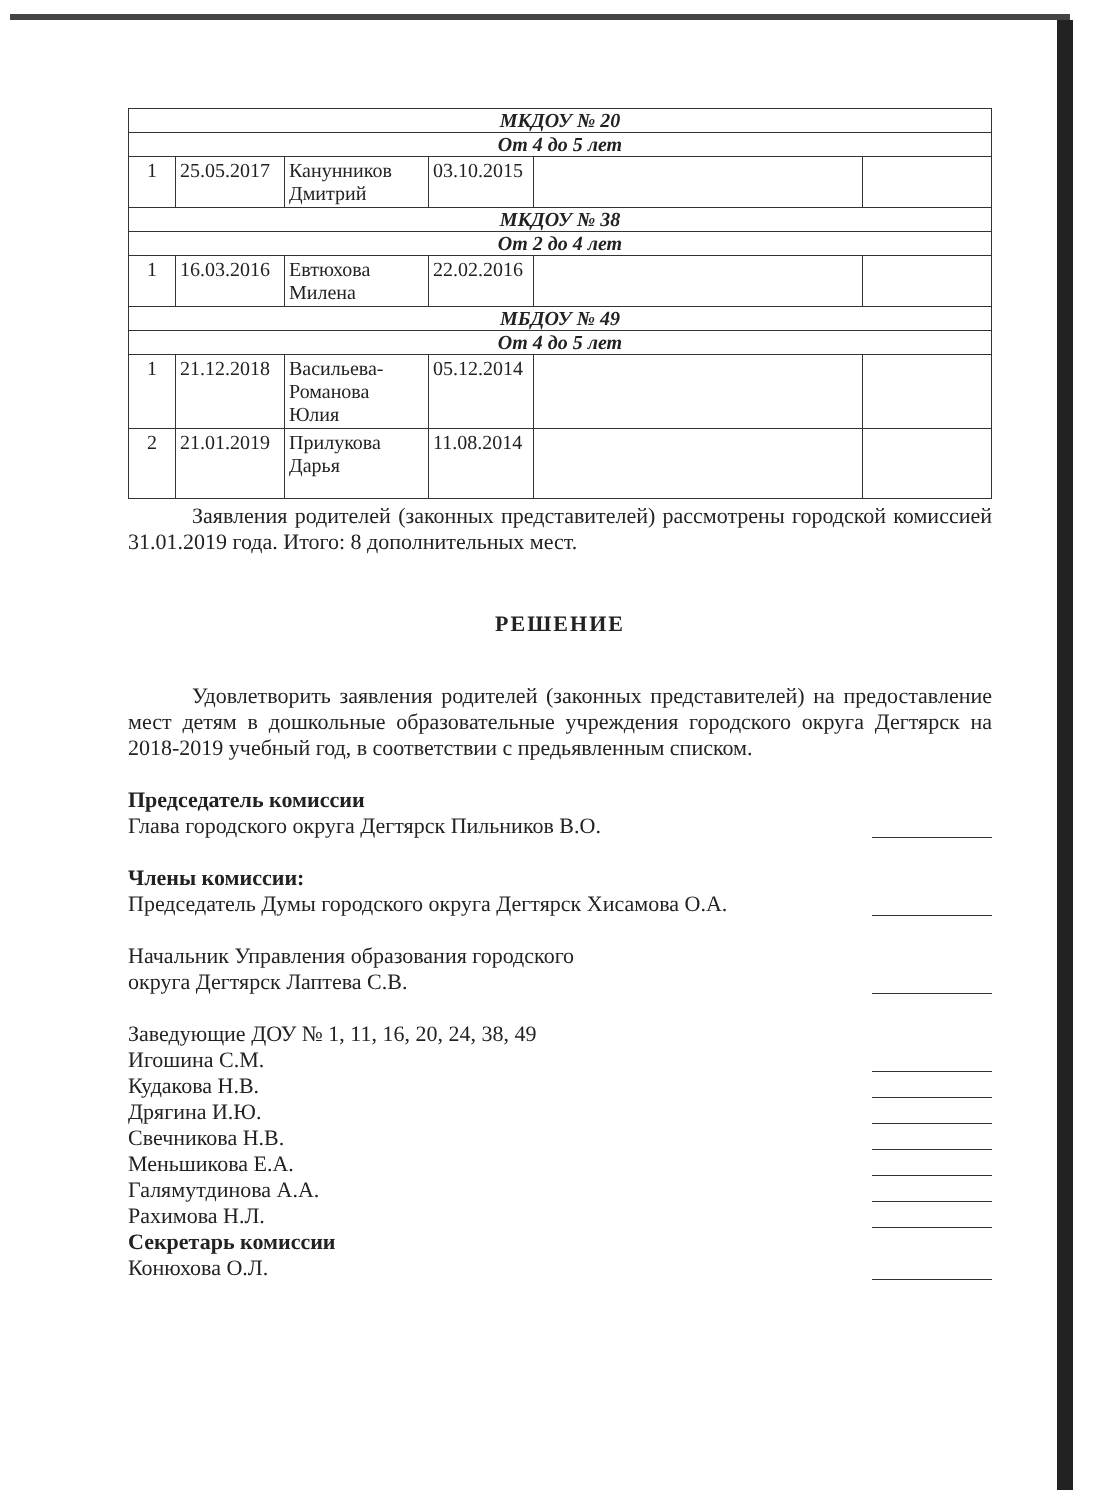| МКДОУ № 20 | | | | | |
| От 4 до 5 лет | | | | | |
| 1 | 25.05.2017 | Канунников Дмитрий | 03.10.2015 | | |
| МКДОУ № 38 | | | | | |
| От 2 до 4 лет | | | | | |
| 1 | 16.03.2016 | Евтюхова Милена | 22.02.2016 | | |
| МБДОУ № 49 | | | | | |
| От 4 до 5 лет | | | | | |
| 1 | 21.12.2018 | Васильева-Романова Юлия | 05.12.2014 | | |
| 2 | 21.01.2019 | Прилукова Дарья | 11.08.2014 | | |
Заявления родителей (законных представителей) рассмотрены городской комиссией 31.01.2019 года. Итого: 8 дополнительных мест.
РЕШЕНИЕ
Удовлетворить заявления родителей (законных представителей) на предоставление мест детям в дошкольные образовательные учреждения городского округа Дегтярск на 2018-2019 учебный год, в соответствии с предьявленным списком.
Председатель комиссии
Глава городского округа Дегтярск Пильников В.О.
Члены комиссии:
Председатель Думы городского округа Дегтярск Хисамова О.А.
Начальник Управления образования городского
округа Дегтярск Лаптева С.В.
Заведующие ДОУ № 1, 11, 16, 20, 24, 38, 49
Игошина С.М.
Кудакова Н.В.
Дрягина И.Ю.
Свечникова Н.В.
Меньшикова Е.А.
Галямутдинова А.А.
Рахимова Н.Л.
Секретарь комиссии
Конюхова О.Л.